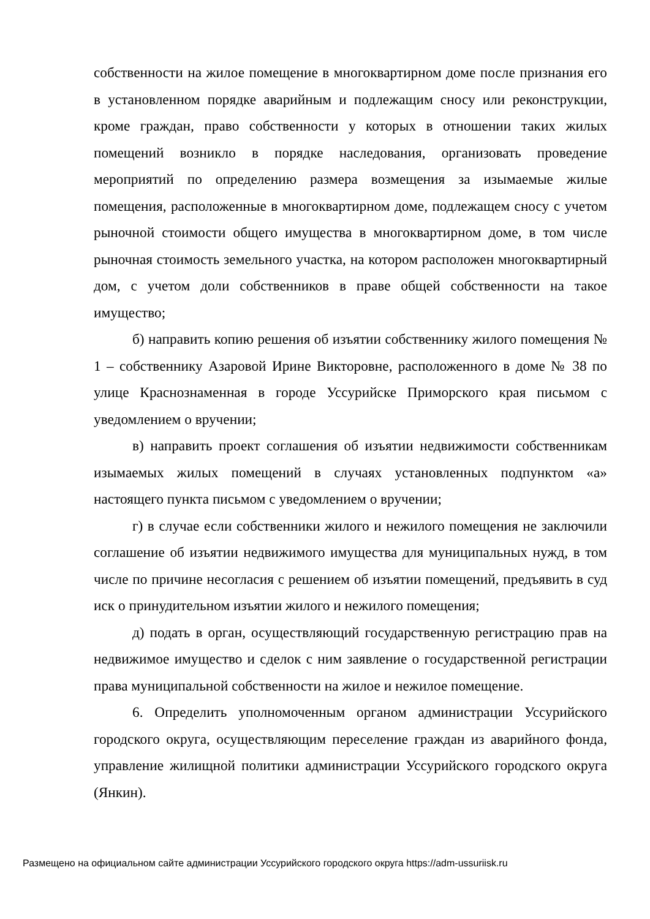собственности на жилое помещение в многоквартирном доме после признания его в установленном порядке аварийным и подлежащим сносу или реконструкции, кроме граждан, право собственности у которых в отношении таких жилых помещений возникло в порядке наследования, организовать проведение мероприятий по определению размера возмещения за изымаемые жилые помещения, расположенные в многоквартирном доме, подлежащем сносу с учетом рыночной стоимости общего имущества в многоквартирном доме, в том числе рыночная стоимость земельного участка, на котором расположен многоквартирный дом, с учетом доли собственников в праве общей собственности на такое имущество;
б) направить копию решения об изъятии собственнику жилого помещения № 1 – собственнику Азаровой Ирине Викторовне, расположенного в доме № 38 по улице Краснознаменная в городе Уссурийске Приморского края письмом с уведомлением о вручении;
в) направить проект соглашения об изъятии недвижимости собственникам изымаемых жилых помещений в случаях установленных подпунктом «а» настоящего пункта письмом с уведомлением о вручении;
г) в случае если собственники жилого и нежилого помещения не заключили соглашение об изъятии недвижимого имущества для муниципальных нужд, в том числе по причине несогласия с решением об изъятии помещений, предъявить в суд иск о принудительном изъятии жилого и нежилого помещения;
д) подать в орган, осуществляющий государственную регистрацию прав на недвижимое имущество и сделок с ним заявление о государственной регистрации права муниципальной собственности на жилое и нежилое помещение.
6. Определить уполномоченным органом администрации Уссурийского городского округа, осуществляющим переселение граждан из аварийного фонда, управление жилищной политики администрации Уссурийского городского округа (Янкин).
Размещено на официальном сайте администрации Уссурийского городского округа https://adm-ussuriisk.ru